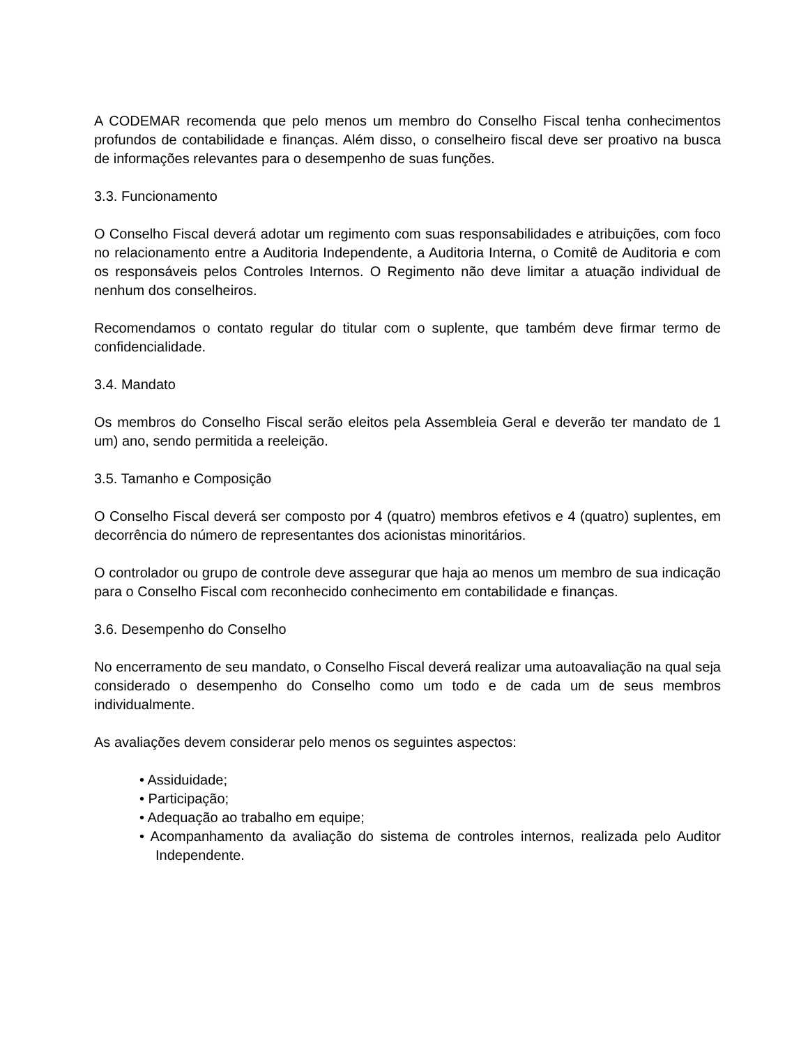A CODEMAR recomenda que pelo menos um membro do Conselho Fiscal tenha conhecimentos profundos de contabilidade e finanças. Além disso, o conselheiro fiscal deve ser proativo na busca de informações relevantes para o desempenho de suas funções.
3.3. Funcionamento
O Conselho Fiscal deverá adotar um regimento com suas responsabilidades e atribuições, com foco no relacionamento entre a Auditoria Independente, a Auditoria Interna, o Comitê de Auditoria e com os responsáveis pelos Controles Internos. O Regimento não deve limitar a atuação individual de nenhum dos conselheiros.
Recomendamos o contato regular do titular com o suplente, que também deve firmar termo de confidencialidade.
3.4. Mandato
Os membros do Conselho Fiscal serão eleitos pela Assembleia Geral e deverão ter mandato de 1 um) ano, sendo permitida a reeleição.
3.5. Tamanho e Composição
O Conselho Fiscal deverá ser composto por 4 (quatro) membros efetivos e 4 (quatro) suplentes, em decorrência do número de representantes dos acionistas minoritários.
O controlador ou grupo de controle deve assegurar que haja ao menos um membro de sua indicação para o Conselho Fiscal com reconhecido conhecimento em contabilidade e finanças.
3.6. Desempenho do Conselho
No encerramento de seu mandato, o Conselho Fiscal deverá realizar uma autoavaliação na qual seja considerado o desempenho do Conselho como um todo e de cada um de seus membros individualmente.
As avaliações devem considerar pelo menos os seguintes aspectos:
• Assiduidade;
• Participação;
• Adequação ao trabalho em equipe;
• Acompanhamento da avaliação do sistema de controles internos, realizada pelo Auditor Independente.